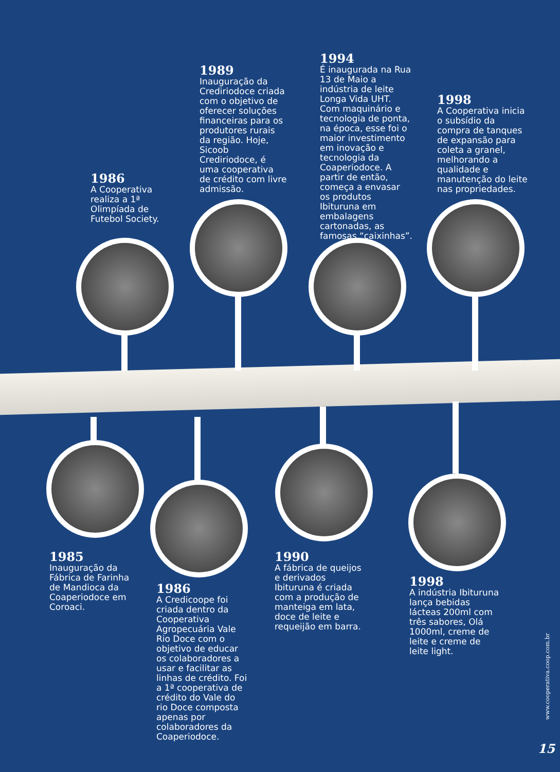1986
A Cooperativa realiza a 1ª Olimpíada de Futebol Society.
1989
Inauguração da Crediriodoce criada com o objetivo de oferecer soluções financeiras para os produtores rurais da região. Hoje, Sicoob Crediriodoce, é uma cooperativa de crédito com livre admissão.
1994
É inaugurada na Rua 13 de Maio a indústria de leite Longa Vida UHT. Com maquinário e tecnologia de ponta, na época, esse foi o maior investimento em inovação e tecnologia da Coaperiodoce. A partir de então, começa a envasar os produtos Ibituruna em embalagens cartonadas, as famosas “caixinhas”.
1998
A Cooperativa inicia o subsídio da compra de tanques de expansão para coleta a granel, melhorando a qualidade e manutenção do leite nas propriedades.
1985
Inauguração da Fábrica de Farinha de Mandioca da Coaperiodoce em Coroaci.
1986
A Credicoope foi criada dentro da Cooperativa Agropecuária Vale Rio Doce com o objetivo de educar os colaboradores a usar e facilitar as linhas de crédito. Foi a 1ª cooperativa de crédito do Vale do rio Doce composta apenas por colaboradores da Coaperiodoce.
1990
A fábrica de queijos e derivados Ibituruna é criada com a produção de manteiga em lata, doce de leite e requeijão em barra.
1998
A indústria Ibituruna lança bebidas lácteas 200ml com três sabores, Olá 1000ml, creme de leite e creme de leite light.
www.cooperativa.coop.com.br
15